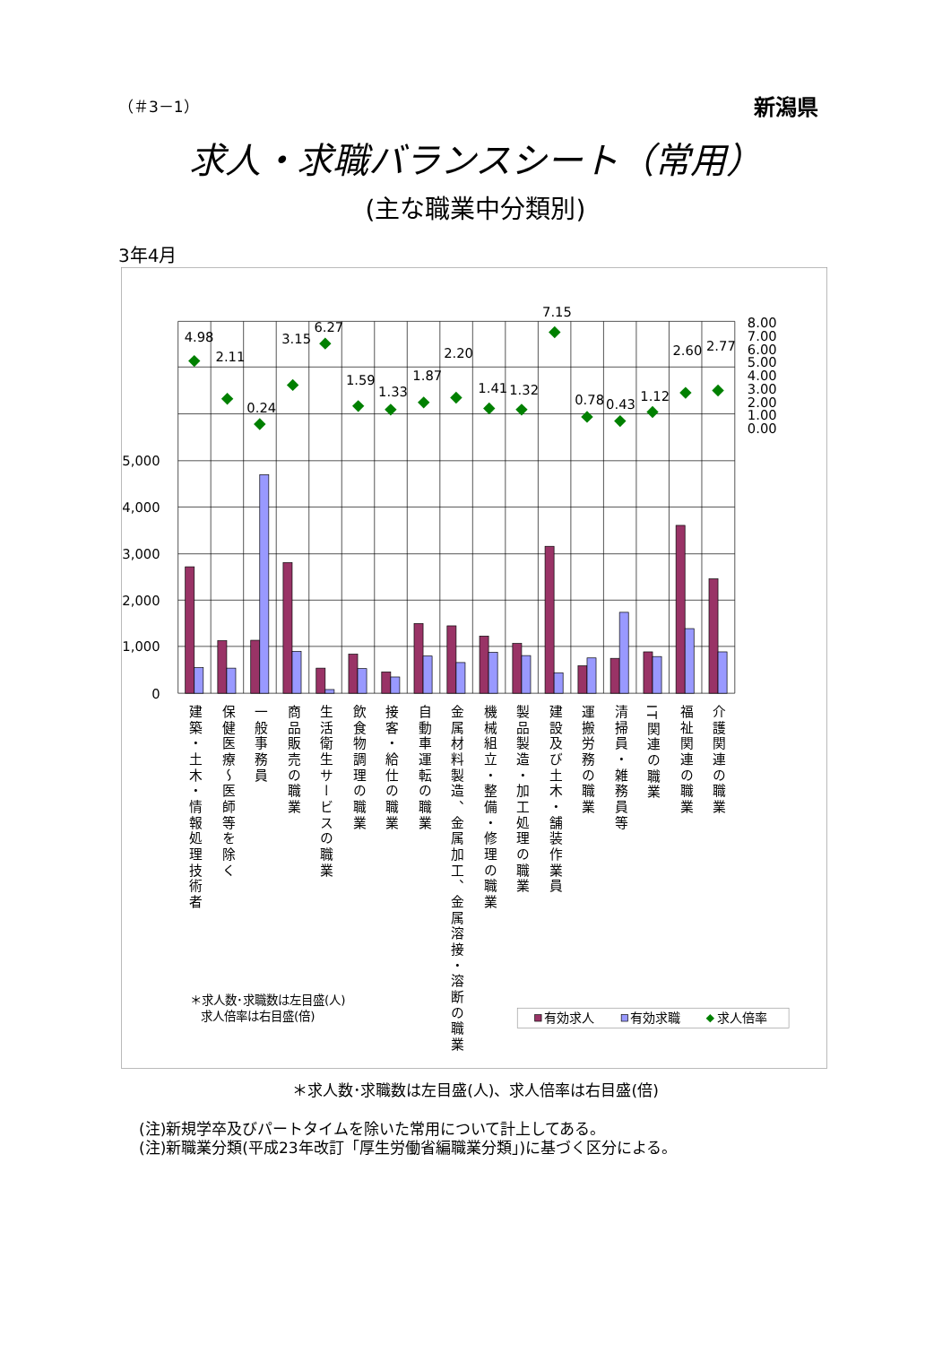（＃3－1） 新潟県
求人・求職バランスシート（常用）
(主な職業中分類別)
3年4月
5,000
4,000
3,000
2,000
1,000
0
8.00
7.00
6.00
5.00
4.00
3.00
2.00
1.00
0.00
4.98
2.11
0.24
3.15
6.27
1.59
1.33
1.87
2.20
1.41
1.32
7.15
0.78
0.43
1.12
2.60
2.77
建築・土木・情報処理技術者
保健医療〜医師等を除く
一般事務員
商品販売の職業
生活衛生サービスの職業
飲食物調理の職業
接客・給仕の職業
自動車運転の職業
金属材料製造、金属加工、金属溶接・溶断の職業
機械組立・整備・修理の職業
製品製造・加工処理の職業
建設及び土木・舗装作業員
運搬労務の職業
清掃員・雑務員等
IT関連の職業
福祉関連の職業
介護関連の職業
＊求人数･求職数は左目盛(人)
求人倍率は右目盛(倍)
有効求人
有効求職
求人倍率
＊求人数･求職数は左目盛(人)、求人倍率は右目盛(倍)
(注)新規学卒及びパートタイムを除いた常用について計上してある。
(注)新職業分類(平成23年改訂「厚生労働省編職業分類」)に基づく区分による。